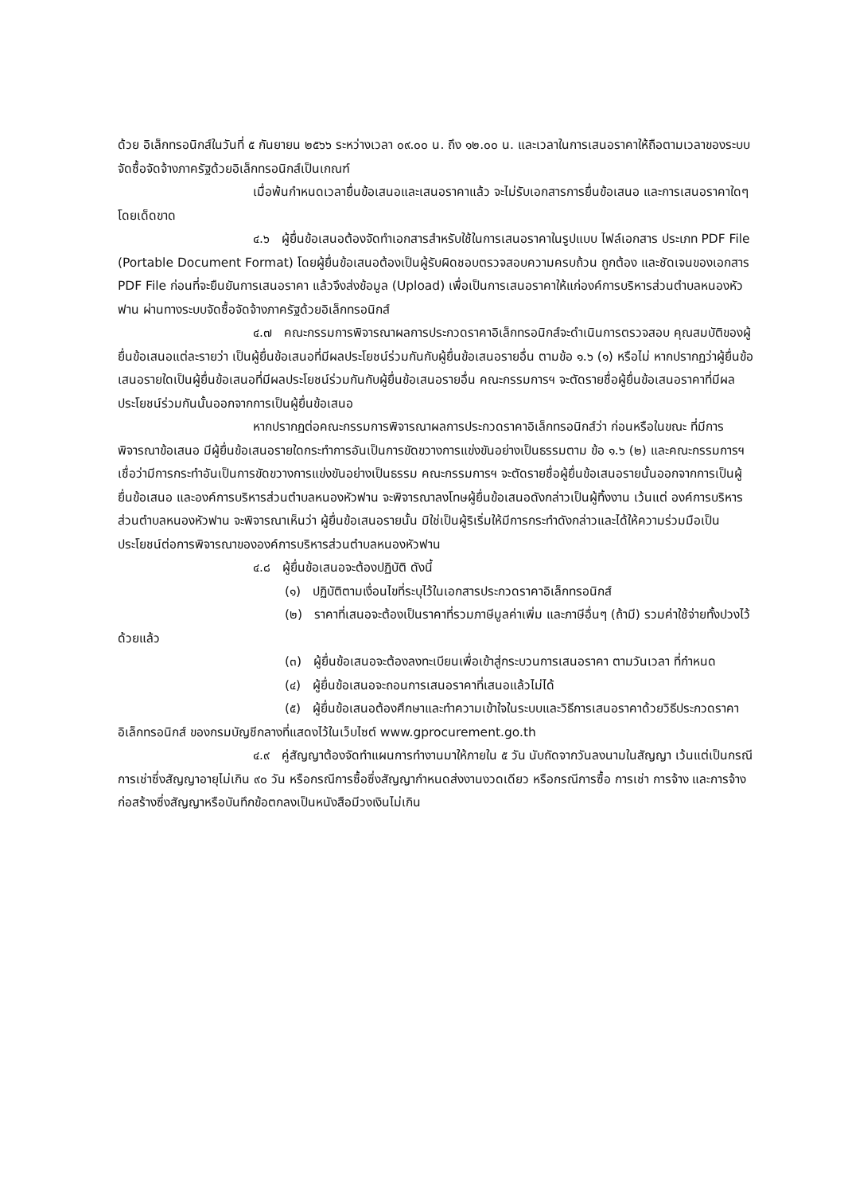ด้วย อิเล็กทรอนิกส์ในวันที่ ๕ กันยายน ๒๕๖๖ ระหว่างเวลา ๐๙.๐๐ น. ถึง ๑๒.๐๐ น. และเวลาในการเสนอราคาให้ถือตามเวลาของระบบจัดซื้อจัดจ้างภาครัฐด้วยอิเล็กทรอนิกส์เป็นเกณฑ์
เมื่อพ้นกำหนดเวลายื่นข้อเสนอและเสนอราคาแล้ว จะไม่รับเอกสารการยื่นข้อเสนอ และการเสนอราคาใดๆ โดยเด็ดขาด
๔.๖ ผู้ยื่นข้อเสนอต้องจัดทำเอกสารสำหรับใช้ในการเสนอราคาในรูปแบบ ไฟล์เอกสาร ประเภท PDF File (Portable Document Format) โดยผู้ยื่นข้อเสนอต้องเป็นผู้รับผิดชอบตรวจสอบความครบถ้วน ถูกต้อง และชัดเจนของเอกสาร PDF File ก่อนที่จะยืนยันการเสนอราคา แล้วจึงส่งข้อมูล (Upload) เพื่อเป็นการเสนอราคาให้แก่องค์การบริหารส่วนตำบลหนองหัวฟาน ผ่านทางระบบจัดซื้อจัดจ้างภาครัฐด้วยอิเล็กทรอนิกส์
๔.๗ คณะกรรมการพิจารณาผลการประกวดราคาอิเล็กทรอนิกส์จะดำเนินการตรวจสอบ คุณสมบัติของผู้ยื่นข้อเสนอแต่ละรายว่า เป็นผู้ยื่นข้อเสนอที่มีผลประโยชน์ร่วมกันกับผู้ยื่นข้อเสนอรายอื่น ตามข้อ ๑.๖ (๑) หรือไม่ หากปรากฏว่าผู้ยื่นข้อเสนอรายใดเป็นผู้ยื่นข้อเสนอที่มีผลประโยชน์ร่วมกันกับผู้ยื่นข้อเสนอรายอื่น คณะกรรมการฯ จะตัดรายชื่อผู้ยื่นข้อเสนอราคาที่มีผลประโยชน์ร่วมกันนั้นออกจากการเป็นผู้ยื่นข้อเสนอ
หากปรากฏต่อคณะกรรมการพิจารณาผลการประกวดราคาอิเล็กทรอนิกส์ว่า ก่อนหรือในขณะ ที่มีการพิจารณาข้อเสนอ มีผู้ยื่นข้อเสนอรายใดกระทำการอันเป็นการขัดขวางการแข่งขันอย่างเป็นธรรมตาม ข้อ ๑.๖ (๒) และคณะกรรมการฯ เชื่อว่ามีการกระทำอันเป็นการขัดขวางการแข่งขันอย่างเป็นธรรม คณะกรรมการฯ จะตัดรายชื่อผู้ยื่นข้อเสนอรายนั้นออกจากการเป็นผู้ยื่นข้อเสนอ และองค์การบริหารส่วนตำบลหนองหัวฟาน จะพิจารณาลงโทษผู้ยื่นข้อเสนอดังกล่าวเป็นผู้ทิ้งงาน เว้นแต่ องค์การบริหารส่วนตำบลหนองหัวฟาน จะพิจารณาเห็นว่า ผู้ยื่นข้อเสนอรายนั้น มิใช่เป็นผู้ริเริ่มให้มีการกระทำดังกล่าวและได้ให้ความร่วมมือเป็นประโยชน์ต่อการพิจารณาขององค์การบริหารส่วนตำบลหนองหัวฟาน
๔.๘ ผู้ยื่นข้อเสนอจะต้องปฏิบัติ ดังนี้
(๑) ปฏิบัติตามเงื่อนไขที่ระบุไว้ในเอกสารประกวดราคาอิเล็กทรอนิกส์
(๒) ราคาที่เสนอจะต้องเป็นราคาที่รวมภาษีมูลค่าเพิ่ม และภาษีอื่นๆ (ถ้ามี) รวมค่าใช้จ่ายทั้งปวงไว้ด้วยแล้ว
(๓) ผู้ยื่นข้อเสนอจะต้องลงทะเบียนเพื่อเข้าสู่กระบวนการเสนอราคา ตามวันเวลา ที่กำหนด
(๔) ผู้ยื่นข้อเสนอจะถอนการเสนอราคาที่เสนอแล้วไม่ได้
(๕) ผู้ยื่นข้อเสนอต้องศึกษาและทำความเข้าใจในระบบและวิธีการเสนอราคาด้วยวิธีประกวดราคาอิเล็กทรอนิกส์ ของกรมบัญชีกลางที่แสดงไว้ในเว็บไซต์ www.gprocurement.go.th
๔.๙ คู่สัญญาต้องจัดทำแผนการทำงานมาให้ภายใน ๕ วัน นับถัดจากวันลงนามในสัญญา เว้นแต่เป็นกรณีการเช่าซึ่งสัญญาอายุไม่เกิน ๙๐ วัน หรือกรณีการซื้อซึ่งสัญญากำหนดส่งงานงวดเดียว หรือกรณีการซื้อ การเช่า การจ้าง และการจ้างก่อสร้างซึ่งสัญญาหรือบันทึกข้อตกลงเป็นหนังสือมีวงเงินไม่เกิน